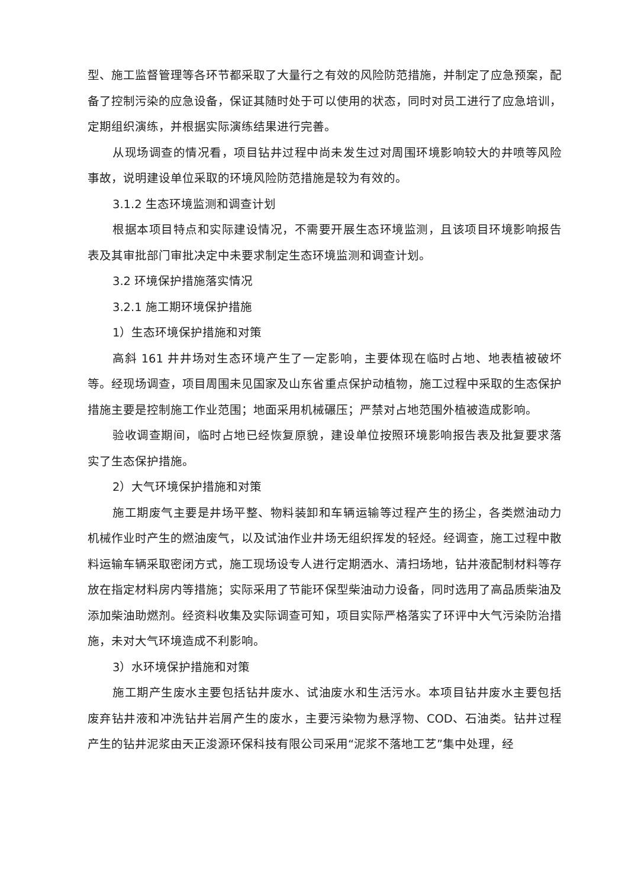型、施工监督管理等各环节都采取了大量行之有效的风险防范措施，并制定了应急预案，配备了控制污染的应急设备，保证其随时处于可以使用的状态，同时对员工进行了应急培训，定期组织演练，并根据实际演练结果进行完善。
从现场调查的情况看，项目钻井过程中尚未发生过对周围环境影响较大的井喷等风险事故，说明建设单位采取的环境风险防范措施是较为有效的。
3.1.2 生态环境监测和调查计划
根据本项目特点和实际建设情况，不需要开展生态环境监测，且该项目环境影响报告表及其审批部门审批决定中未要求制定生态环境监测和调查计划。
3.2 环境保护措施落实情况
3.2.1 施工期环境保护措施
1）生态环境保护措施和对策
高斜 161 井井场对生态环境产生了一定影响，主要体现在临时占地、地表植被破坏等。经现场调查，项目周围未见国家及山东省重点保护动植物，施工过程中采取的生态保护措施主要是控制施工作业范围；地面采用机械碾压；严禁对占地范围外植被造成影响。
验收调查期间，临时占地已经恢复原貌，建设单位按照环境影响报告表及批复要求落实了生态保护措施。
2）大气环境保护措施和对策
施工期废气主要是井场平整、物料装卸和车辆运输等过程产生的扬尘，各类燃油动力机械作业时产生的燃油废气，以及试油作业井场无组织挥发的轻烃。经调查，施工过程中散料运输车辆采取密闭方式，施工现场设专人进行定期洒水、清扫场地，钻井液配制材料等存放在指定材料房内等措施；实际采用了节能环保型柴油动力设备，同时选用了高品质柴油及添加柴油助燃剂。经资料收集及实际调查可知，项目实际严格落实了环评中大气污染防治措施，未对大气环境造成不利影响。
3）水环境保护措施和对策
施工期产生废水主要包括钻井废水、试油废水和生活污水。本项目钻井废水主要包括废弃钻井液和冲洗钻井岩屑产生的废水，主要污染物为悬浮物、COD、石油类。钻井过程产生的钻井泥浆由天正浚源环保科技有限公司采用“泥浆不落地工艺”集中处理，经